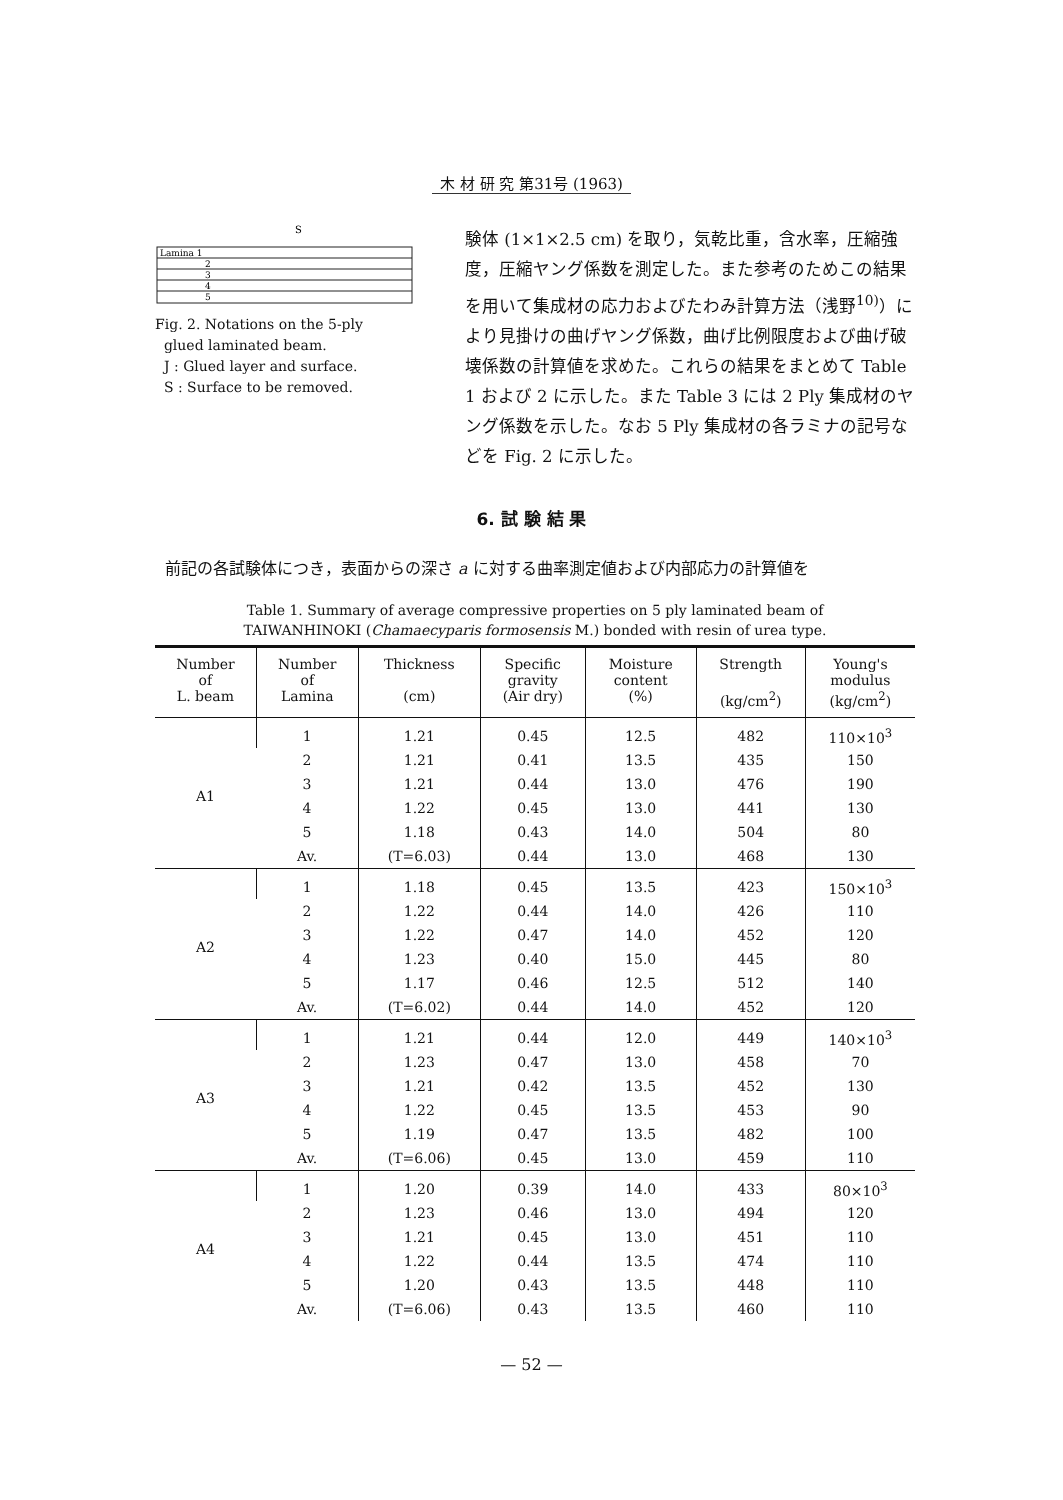木 材 研 究 第31号 (1963)
S
Lamina 1
2
3
4
5
Fig. 2. Notations on the 5-ply
glued laminated beam.
J : Glued layer and surface.
S : Surface to be removed.
験体 (1×1×2.5 cm) を取り，気乾比重，含水率，圧縮強度，圧縮ヤング係数を測定した。また参考のためこの結果を用いて集成材の応力およびたわみ計算方法（浅野<sup>10)</sup>）により見掛けの曲げヤング係数，曲げ比例限度および曲げ破壊係数の計算値を求めた。これらの結果をまとめて Table 1 および 2 に示した。また Table 3 には 2 Ply 集成材のヤング係数を示した。なお 5 Ply 集成材の各ラミナの記号などを Fig. 2 に示した。
6. 試 験 結 果
前記の各試験体につき，表面からの深さ a に対する曲率測定値および内部応力の計算値を
Table 1. Summary of average compressive properties on 5 ply laminated beam of
TAIWANHINOKI (Chamaecyparis formosensis M.) bonded with resin of urea type.
| Number of L. beam | Number of Lamina | Thickness (cm) | Specific gravity (Air dry) | Moisture content (%) | Strength (kg/cm<sup>2</sup>) | Young's modulus (kg/cm<sup>2</sup>) |
| --- | --- | --- | --- | --- | --- | --- |
| A1 | 1 | 1.21 | 0.45 | 12.5 | 482 | 110×10<sup>3</sup> |
| | 2 | 1.21 | 0.41 | 13.5 | 435 | 150 |
| | 3 | 1.21 | 0.44 | 13.0 | 476 | 190 |
| | 4 | 1.22 | 0.45 | 13.0 | 441 | 130 |
| | 5 | 1.18 | 0.43 | 14.0 | 504 | 80 |
| | Av. | (T=6.03) | 0.44 | 13.0 | 468 | 130 |
| A2 | 1 | 1.18 | 0.45 | 13.5 | 423 | 150×10<sup>3</sup> |
| | 2 | 1.22 | 0.44 | 14.0 | 426 | 110 |
| | 3 | 1.22 | 0.47 | 14.0 | 452 | 120 |
| | 4 | 1.23 | 0.40 | 15.0 | 445 | 80 |
| | 5 | 1.17 | 0.46 | 12.5 | 512 | 140 |
| | Av. | (T=6.02) | 0.44 | 14.0 | 452 | 120 |
| A3 | 1 | 1.21 | 0.44 | 12.0 | 449 | 140×10<sup>3</sup> |
| | 2 | 1.23 | 0.47 | 13.0 | 458 | 70 |
| | 3 | 1.21 | 0.42 | 13.5 | 452 | 130 |
| | 4 | 1.22 | 0.45 | 13.5 | 453 | 90 |
| | 5 | 1.19 | 0.47 | 13.5 | 482 | 100 |
| | Av. | (T=6.06) | 0.45 | 13.0 | 459 | 110 |
| A4 | 1 | 1.20 | 0.39 | 14.0 | 433 | 80×10<sup>3</sup> |
| | 2 | 1.23 | 0.46 | 13.0 | 494 | 120 |
| | 3 | 1.21 | 0.45 | 13.0 | 451 | 110 |
| | 4 | 1.22 | 0.44 | 13.5 | 474 | 110 |
| | 5 | 1.20 | 0.43 | 13.5 | 448 | 110 |
| | Av. | (T=6.06) | 0.43 | 13.5 | 460 | 110 |
— 52 —